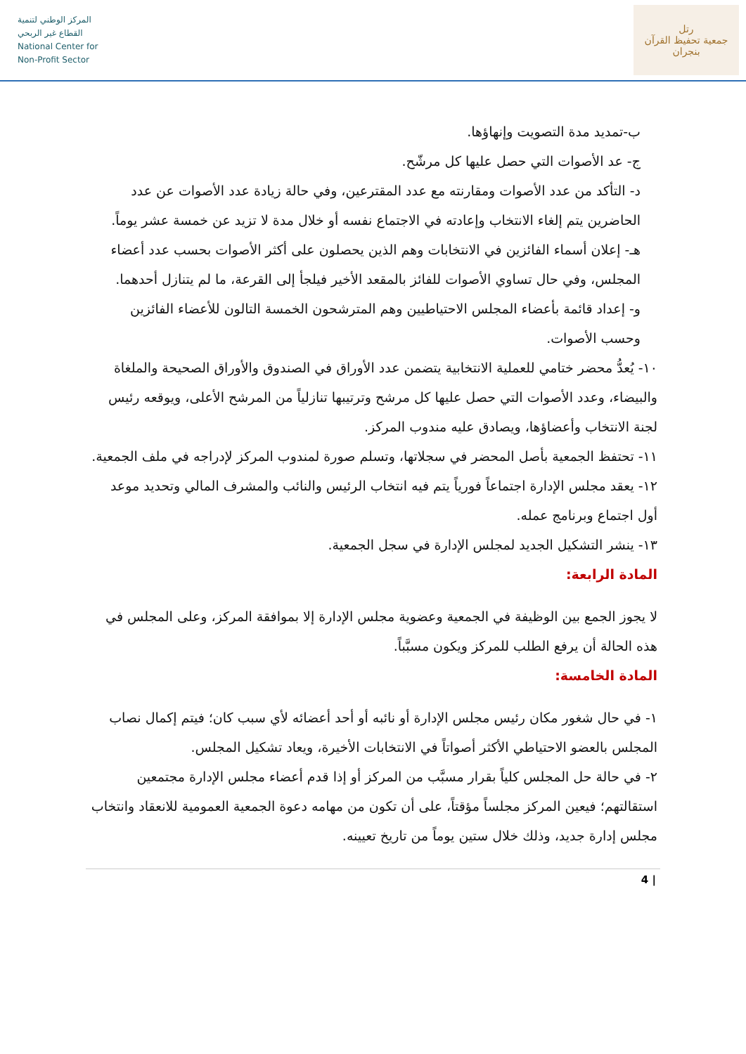المركز الوطني لتنمية
القطاع غير الربحي
National Center for
Non-Profit Sector
رتل
جمعية تحفيظ القرآن بنجران
ب-تمديد مدة التصويت وإنهاؤها.
ج- عد الأصوات التي حصل عليها كل مرشّح.
د- التأكد من عدد الأصوات ومقارنته مع عدد المقترعين، وفي حالة زيادة عدد الأصوات عن عدد الحاضرين يتم إلغاء الانتخاب وإعادته في الاجتماع نفسه أو خلال مدة لا تزيد عن خمسة عشر يوماً.
هـ- إعلان أسماء الفائزين في الانتخابات وهم الذين يحصلون على أكثر الأصوات بحسب عدد أعضاء المجلس، وفي حال تساوي الأصوات للفائز بالمقعد الأخير فيلجأ إلى القرعة، ما لم يتنازل أحدهما.
و- إعداد قائمة بأعضاء المجلس الاحتياطيين وهم المترشحون الخمسة التالون للأعضاء الفائزين وحسب الأصوات.
١٠- يُعدُّ محضر ختامي للعملية الانتخابية يتضمن عدد الأوراق في الصندوق والأوراق الصحيحة والملغاة والبيضاء، وعدد الأصوات التي حصل عليها كل مرشح وترتيبها تنازلياً من المرشح الأعلى، ويوقعه رئيس لجنة الانتخاب وأعضاؤها، ويصادق عليه مندوب المركز.
١١- تحتفظ الجمعية بأصل المحضر في سجلاتها، وتسلم صورة لمندوب المركز لإدراجه في ملف الجمعية.
١٢- يعقد مجلس الإدارة اجتماعاً فورياً يتم فيه انتخاب الرئيس والنائب والمشرف المالي وتحديد موعد أول اجتماع وبرنامج عمله.
١٣- ينشر التشكيل الجديد لمجلس الإدارة في سجل الجمعية.
المادة الرابعة:
لا يجوز الجمع بين الوظيفة في الجمعية وعضوية مجلس الإدارة إلا بموافقة المركز، وعلى المجلس في هذه الحالة أن يرفع الطلب للمركز ويكون مسبَّباً.
المادة الخامسة:
١- في حال شغور مكان رئيس مجلس الإدارة أو نائبه أو أحد أعضائه لأي سبب كان؛ فيتم إكمال نصاب المجلس بالعضو الاحتياطي الأكثر أصواتاً في الانتخابات الأخيرة، ويعاد تشكيل المجلس.
٢- في حالة حل المجلس كلياً بقرار مسبَّب من المركز أو إذا قدم أعضاء مجلس الإدارة مجتمعين استقالتهم؛ فيعين المركز مجلساً مؤقتاً، على أن تكون من مهامه دعوة الجمعية العمومية للانعقاد وانتخاب مجلس إدارة جديد، وذلك خلال ستين يوماً من تاريخ تعيينه.
4 |